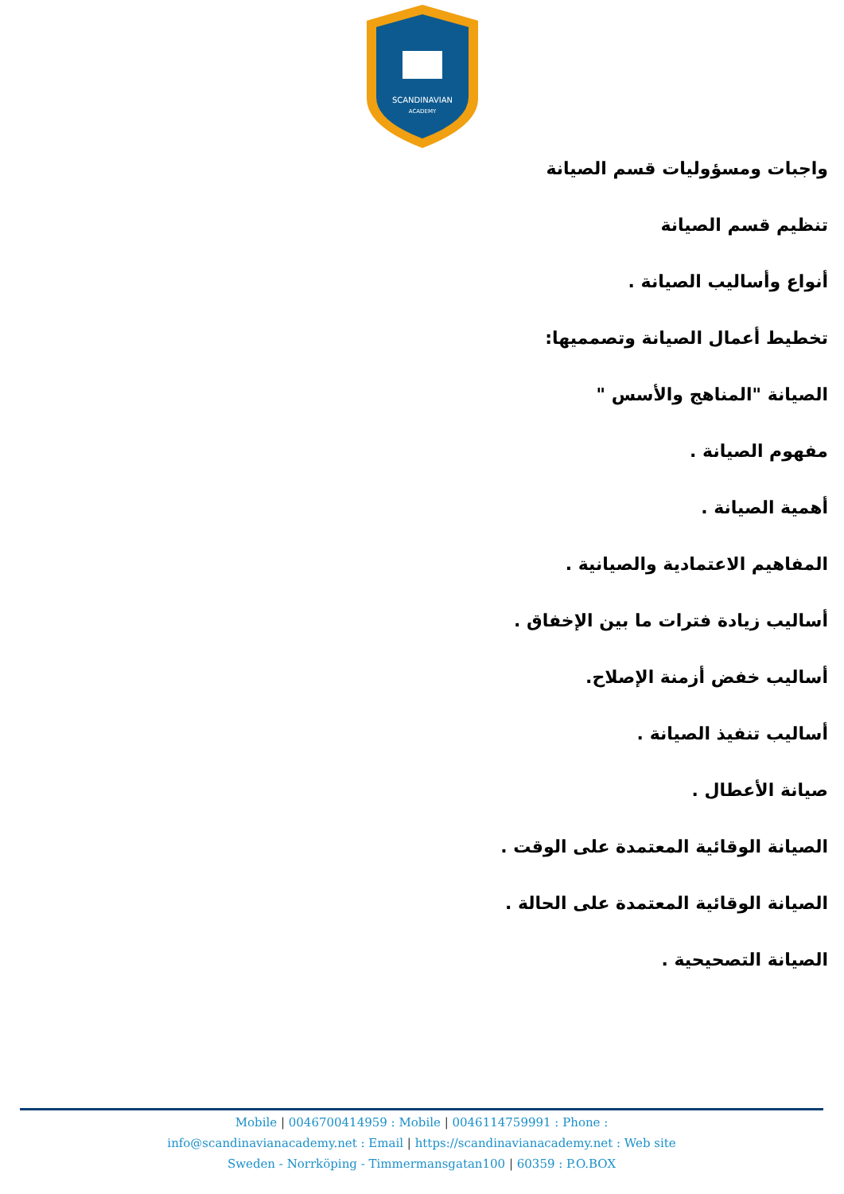SCANDINAVIAN
ACADEMY
واجبات ومسؤوليات قسم الصيانة
تنظيم قسم الصيانة
أنواع وأساليب الصيانة .
تخطيط أعمال الصيانة وتصمميها:
الصيانة "المناهج والأسس "
مفهوم الصيانة .
أهمية الصيانة .
المفاهيم الاعتمادية والصيانية .
أساليب زيادة فترات ما بين الإخفاق .
أساليب خفض أزمنة الإصلاح.
أساليب تنفيذ الصيانة .
صيانة الأعطال .
الصيانة الوقائية المعتمدة على الوقت .
الصيانة الوقائية المعتمدة على الحالة .
الصيانة التصحيحية .
Mobile | 0046700414959 : Mobile | 0046114759991 : Phone :
info@scandinavianacademy.net : Email | https://scandinavianacademy.net : Web site
Sweden - Norrköping - Timmermansgatan100 | 60359 : P.O.BOX